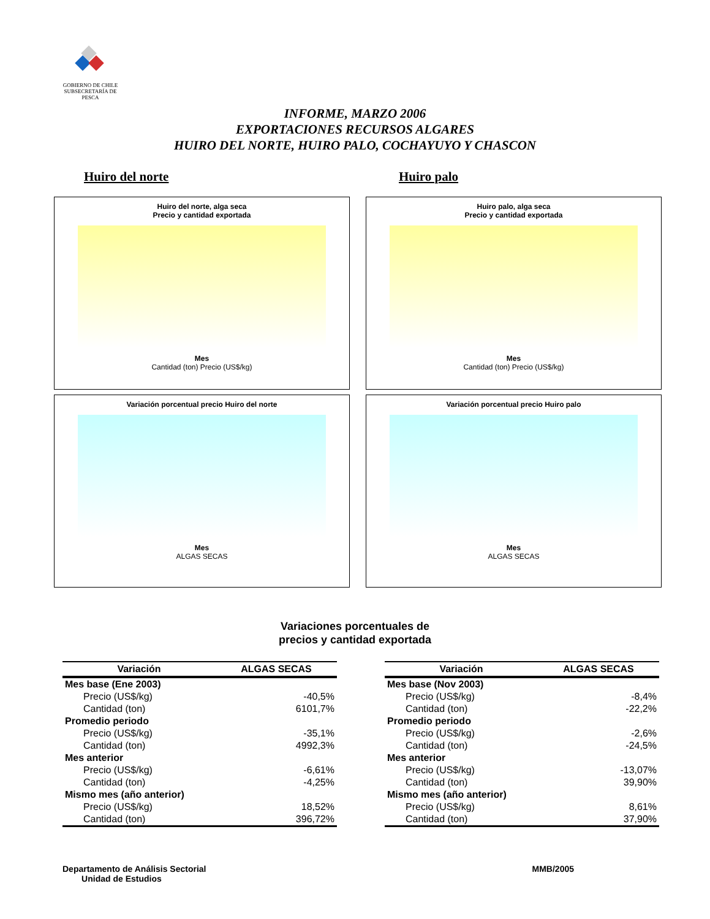GOBIERNO DE CHILE
SUBSECRETARÍA DE PESCA
INFORME, MARZO 2006
EXPORTACIONES RECURSOS ALGARES
HUIRO DEL NORTE, HUIRO PALO, COCHAYUYO Y CHASCON
Huiro del norte Huiro palo
Huiro del norte, alga seca
Precio y cantidad exportada
Mes
Cantidad (ton) Precio (US$/kg)
Huiro palo, alga seca
Precio y cantidad exportada
Mes
Cantidad (ton) Precio (US$/kg)
Variación porcentual precio Huiro del norte
Mes
ALGAS SECAS
Variación porcentual precio Huiro palo
Mes
ALGAS SECAS
Variaciones porcentuales de
precios y cantidad exportada
| Variación | ALGAS SECAS |
| --- | --- |
| Mes base (Ene 2003) | |
| Precio (US$/kg) | -40,5% |
| Cantidad (ton) | 6101,7% |
| Promedio periodo | |
| Precio (US$/kg) | -35,1% |
| Cantidad (ton) | 4992,3% |
| Mes anterior | |
| Precio (US$/kg) | -6,61% |
| Cantidad (ton) | -4,25% |
| Mismo mes (año anterior) | |
| Precio (US$/kg) | 18,52% |
| Cantidad (ton) | 396,72% |
| Variación | ALGAS SECAS |
| --- | --- |
| Mes base (Nov 2003) | |
| Precio (US$/kg) | -8,4% |
| Cantidad (ton) | -22,2% |
| Promedio periodo | |
| Precio (US$/kg) | -2,6% |
| Cantidad (ton) | -24,5% |
| Mes anterior | |
| Precio (US$/kg) | -13,07% |
| Cantidad (ton) | 39,90% |
| Mismo mes (año anterior) | |
| Precio (US$/kg) | 8,61% |
| Cantidad (ton) | 37,90% |
Departamento de Análisis Sectorial
Unidad de Estudios
MMB/2005